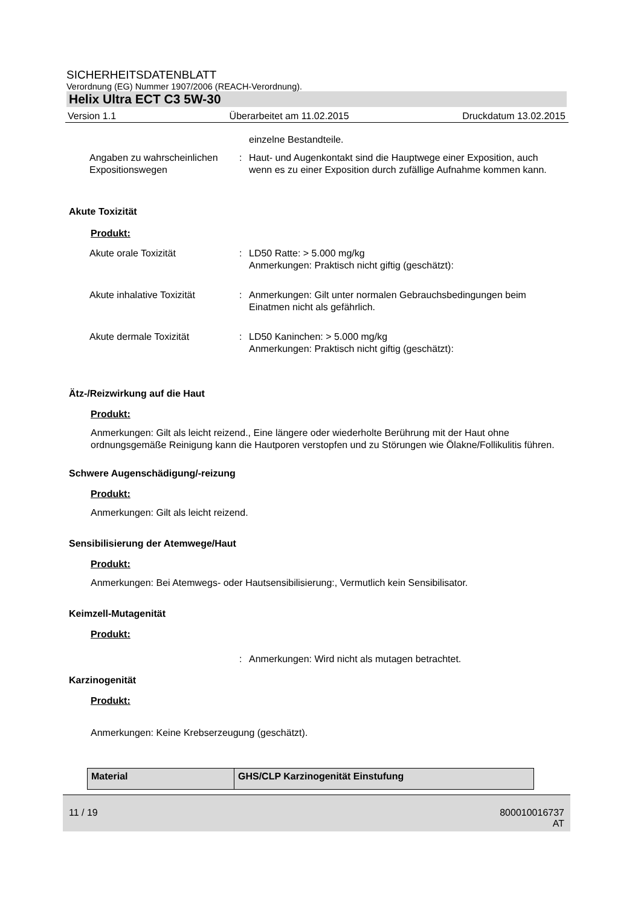SICHERHEITSDATENBLATT
Verordnung (EG) Nummer 1907/2006 (REACH-Verordnung).
Helix Ultra ECT C3 5W-30
Version 1.1 Überarbeitet am 11.02.2015 Druckdatum 13.02.2015
einzelne Bestandteile.
Angaben zu wahrscheinlichen Expositionswegen
: Haut- und Augenkontakt sind die Hauptwege einer Exposition, auch wenn es zu einer Exposition durch zufällige Aufnahme kommen kann.
Akute Toxizität
Produkt:
Akute orale Toxizität : LD50 Ratte: > 5.000 mg/kg
Anmerkungen: Praktisch nicht giftig (geschätzt):
Akute inhalative Toxizität
: Anmerkungen: Gilt unter normalen Gebrauchsbedingungen beim Einatmen nicht als gefährlich.
Akute dermale Toxizität : LD50 Kaninchen: > 5.000 mg/kg
Anmerkungen: Praktisch nicht giftig (geschätzt):
Ätz-/Reizwirkung auf die Haut
Produkt:
Anmerkungen: Gilt als leicht reizend., Eine längere oder wiederholte Berührung mit der Haut ohne ordnungsgemäße Reinigung kann die Hautporen verstopfen und zu Störungen wie Ölakne/Follikulitis führen.
Schwere Augenschädigung/-reizung
Produkt:
Anmerkungen: Gilt als leicht reizend.
Sensibilisierung der Atemwege/Haut
Produkt:
Anmerkungen: Bei Atemwegs- oder Hautsensibilisierung:, Vermutlich kein Sensibilisator.
Keimzell-Mutagenität
Produkt:
: Anmerkungen: Wird nicht als mutagen betrachtet.
Karzinogenität
Produkt:
Anmerkungen: Keine Krebserzeugung (geschätzt).
| Material | GHS/CLP Karzinogenität Einstufung |
11 / 19 800010016737
AT